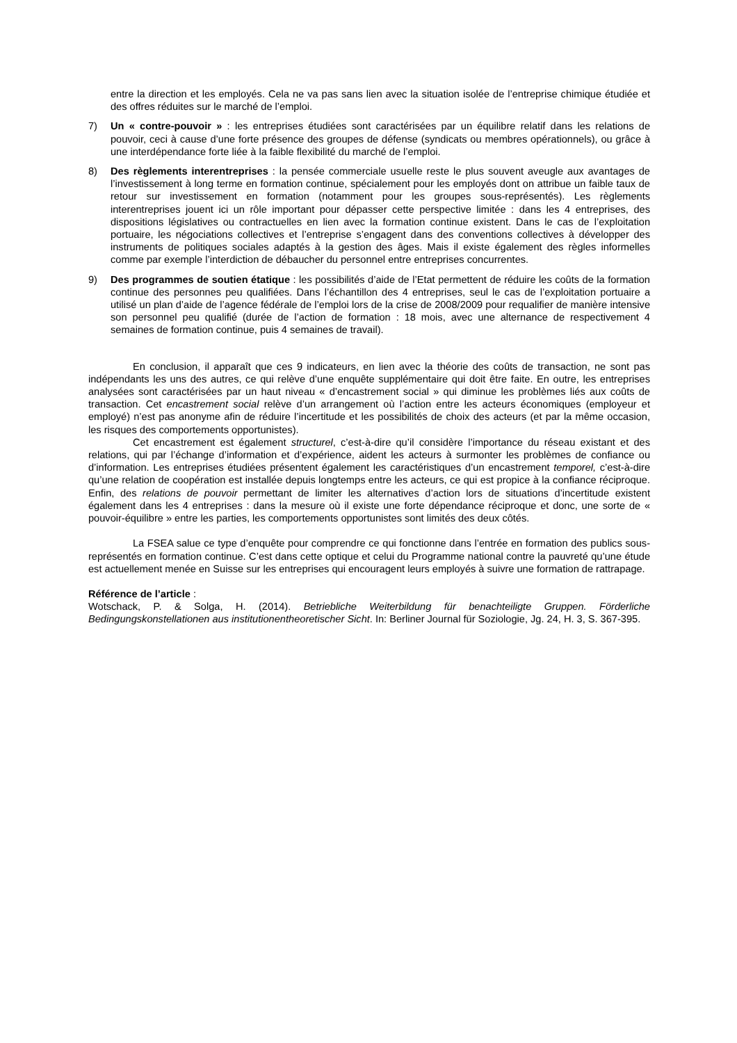entre la direction et les employés. Cela ne va pas sans lien avec la situation isolée de l’entreprise chimique étudiée et des offres réduites sur le marché de l’emploi.
7) Un « contre-pouvoir » : les entreprises étudiées sont caractérisées par un équilibre relatif dans les relations de pouvoir, ceci à cause d’une forte présence des groupes de défense (syndicats ou membres opérationnels), ou grâce à une interdépendance forte liée à la faible flexibilité du marché de l’emploi.
8) Des règlements interentreprises : la pensée commerciale usuelle reste le plus souvent aveugle aux avantages de l’investissement à long terme en formation continue, spécialement pour les employés dont on attribue un faible taux de retour sur investissement en formation (notamment pour les groupes sous-représentés). Les règlements interentreprises jouent ici un rôle important pour dépasser cette perspective limitée : dans les 4 entreprises, des dispositions législatives ou contractuelles en lien avec la formation continue existent. Dans le cas de l’exploitation portuaire, les négociations collectives et l’entreprise s’engagent dans des conventions collectives à développer des instruments de politiques sociales adaptés à la gestion des âges. Mais il existe également des règles informelles comme par exemple l’interdiction de débaucher du personnel entre entreprises concurrentes.
9) Des programmes de soutien étatique : les possibilités d’aide de l’Etat permettent de réduire les coûts de la formation continue des personnes peu qualifiées. Dans l’échantillon des 4 entreprises, seul le cas de l’exploitation portuaire a utilisé un plan d’aide de l’agence fédérale de l’emploi lors de la crise de 2008/2009 pour requalifier de manière intensive son personnel peu qualifié (durée de l’action de formation : 18 mois, avec une alternance de respectivement 4 semaines de formation continue, puis 4 semaines de travail).
En conclusion, il apparaît que ces 9 indicateurs, en lien avec la théorie des coûts de transaction, ne sont pas indépendants les uns des autres, ce qui relève d’une enquête supplémentaire qui doit être faite. En outre, les entreprises analysées sont caractérisées par un haut niveau « d’encastrement social » qui diminue les problèmes liés aux coûts de transaction. Cet encastrement social relève d’un arrangement où l’action entre les acteurs économiques (employeur et employé) n’est pas anonyme afin de réduire l’incertitude et les possibilités de choix des acteurs (et par la même occasion, les risques des comportements opportunistes).
Cet encastrement est également structurel, c’est-à-dire qu’il considère l’importance du réseau existant et des relations, qui par l’échange d’information et d’expérience, aident les acteurs à surmonter les problèmes de confiance ou d’information. Les entreprises étudiées présentent également les caractéristiques d’un encastrement temporel, c’est-à-dire qu’une relation de coopération est installée depuis longtemps entre les acteurs, ce qui est propice à la confiance réciproque. Enfin, des relations de pouvoir permettant de limiter les alternatives d’action lors de situations d’incertitude existent également dans les 4 entreprises : dans la mesure où il existe une forte dépendance réciproque et donc, une sorte de « pouvoir-équilibre » entre les parties, les comportements opportunistes sont limités des deux côtés.
La FSEA salue ce type d’enquête pour comprendre ce qui fonctionne dans l’entrée en formation des publics sous-représentés en formation continue. C’est dans cette optique et celui du Programme national contre la pauvreté qu’une étude est actuellement menée en Suisse sur les entreprises qui encouragent leurs employés à suivre une formation de rattrapage.
Référence de l’article :
Wotschack, P. & Solga, H. (2014). Betriebliche Weiterbildung für benachteiligte Gruppen. Förderliche Bedingungskonstellationen aus institutionentheoretischer Sicht. In: Berliner Journal für Soziologie, Jg. 24, H. 3, S. 367-395.